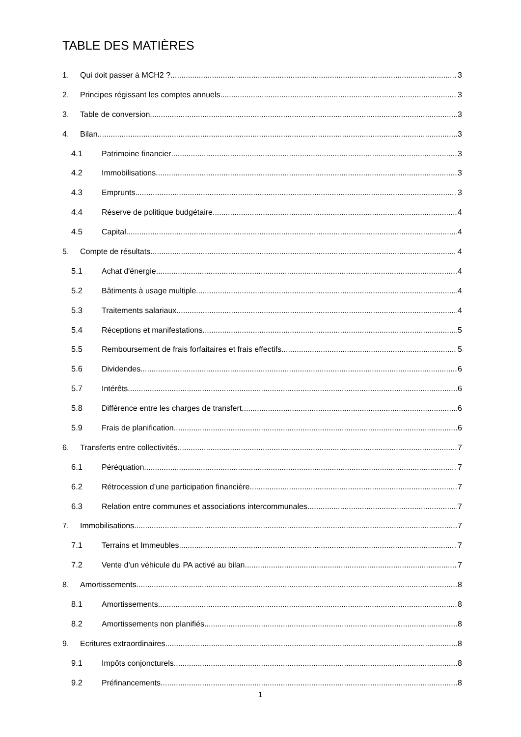TABLE DES MATIÈRES
1. Qui doit passer à MCH2 ? 3
2. Principes régissant les comptes annuels 3
3. Table de conversion 3
4. Bilan 3
4.1 Patrimoine financier 3
4.2 Immobilisations 3
4.3 Emprunts 3
4.4 Réserve de politique budgétaire 4
4.5 Capital 4
5. Compte de résultats 4
5.1 Achat d'énergie 4
5.2 Bâtiments à usage multiple 4
5.3 Traitements salariaux 4
5.4 Réceptions et manifestations 5
5.5 Remboursement de frais forfaitaires et frais effectifs 5
5.6 Dividendes 6
5.7 Intérêts 6
5.8 Différence entre les charges de transfert 6
5.9 Frais de planification 6
6. Transferts entre collectivités 7
6.1 Péréquation 7
6.2 Rétrocession d’une participation financière 7
6.3 Relation entre communes et associations intercommunales 7
7. Immobilisations 7
7.1 Terrains et Immeubles 7
7.2 Vente d’un véhicule du PA activé au bilan 7
8. Amortissements 8
8.1 Amortissements 8
8.2 Amortissements non planifiés 8
9. Ecritures extraordinaires 8
9.1 Impôts conjoncturels 8
9.2 Préfinancements 8
1